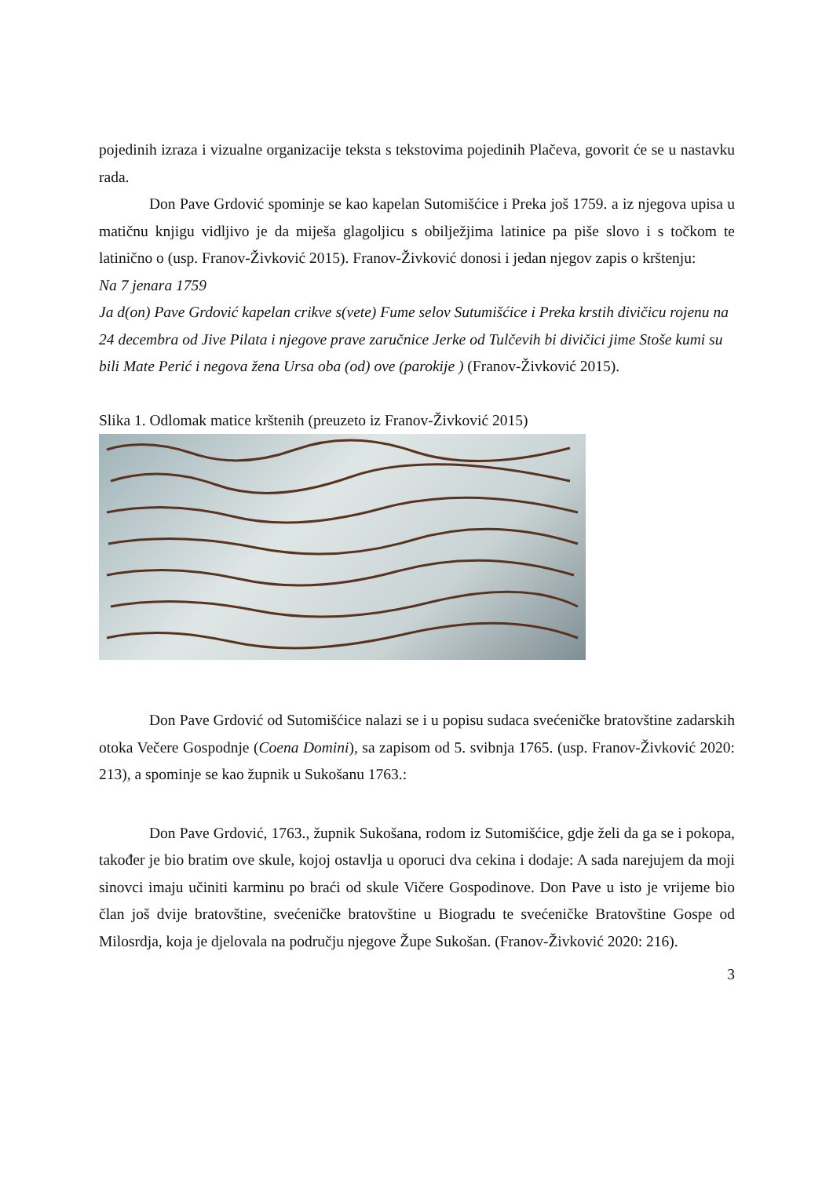pojedinih izraza i vizualne organizacije teksta s tekstovima pojedinih Plačeva, govorit će se u nastavku rada.
Don Pave Grdović spominje se kao kapelan Sutomišćice i Preka još 1759. a iz njegova upisa u matičnu knjigu vidljivo je da miješa glagoljicu s obilježjima latinice pa piše slovo i s točkom te latinično o (usp. Franov-Živković 2015). Franov-Živković donosi i jedan njegov zapis o krštenju:
Na 7 jenara 1759
Ja d(on) Pave Grdović kapelan crikve s(vete) Fume selov Sutumišćice i Preka krstih divičicu rojenu na 24 decembra od Jive Pilata i njegove prave zaručnice Jerke od Tulčevih bi divičici jime Stoše kumi su bili Mate Perić i negova žena Ursa oba (od) ove (parokije ) (Franov-Živković 2015).
Slika 1. Odlomak matice krštenih (preuzeto iz Franov-Živković 2015)
Don Pave Grdović od Sutomišćice nalazi se i u popisu sudaca svećeničke bratovštine zadarskih otoka Večere Gospodnje (Coena Domini), sa zapisom od 5. svibnja 1765. (usp. Franov-Živković 2020: 213), a spominje se kao župnik u Sukošanu 1763.:
Don Pave Grdović, 1763., župnik Sukošana, rodom iz Sutomišćice, gdje želi da ga se i pokopa, također je bio bratim ove skule, kojoj ostavlja u oporuci dva cekina i dodaje: A sada narejujem da moji sinovci imaju učiniti karminu po braći od skule Vičere Gospodinove. Don Pave u isto je vrijeme bio član još dvije bratovštine, svećeničke bratovštine u Biogradu te svećeničke Bratovštine Gospe od Milosrdja, koja je djelovala na području njegove Župe Sukošan. (Franov-Živković 2020: 216).
3